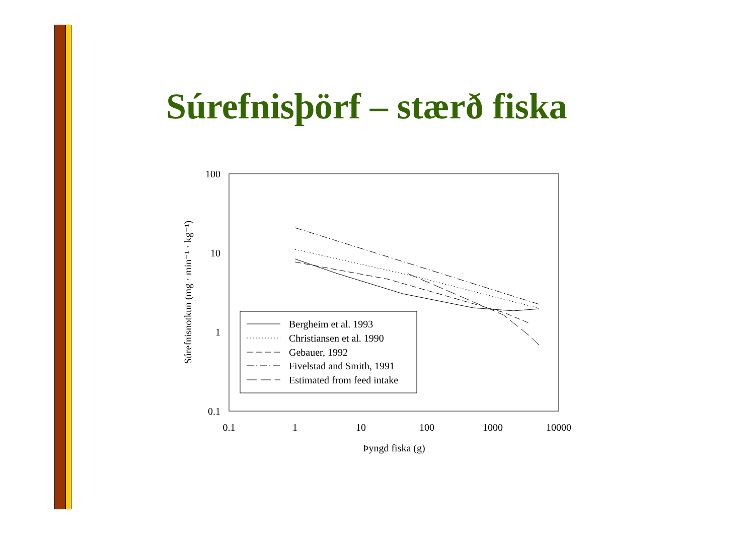Súrefnisþörf – stærð fiska
100
10
1
0.1
0.1
1
10
100
1000
10000
Þyngd fiska (g)
Súrefnisnotkun (mg · min⁻¹ · kg⁻¹)
Bergheim et al. 1993
Christiansen et al. 1990
Gebauer, 1992
Fivelstad and Smith, 1991
Estimated from feed intake